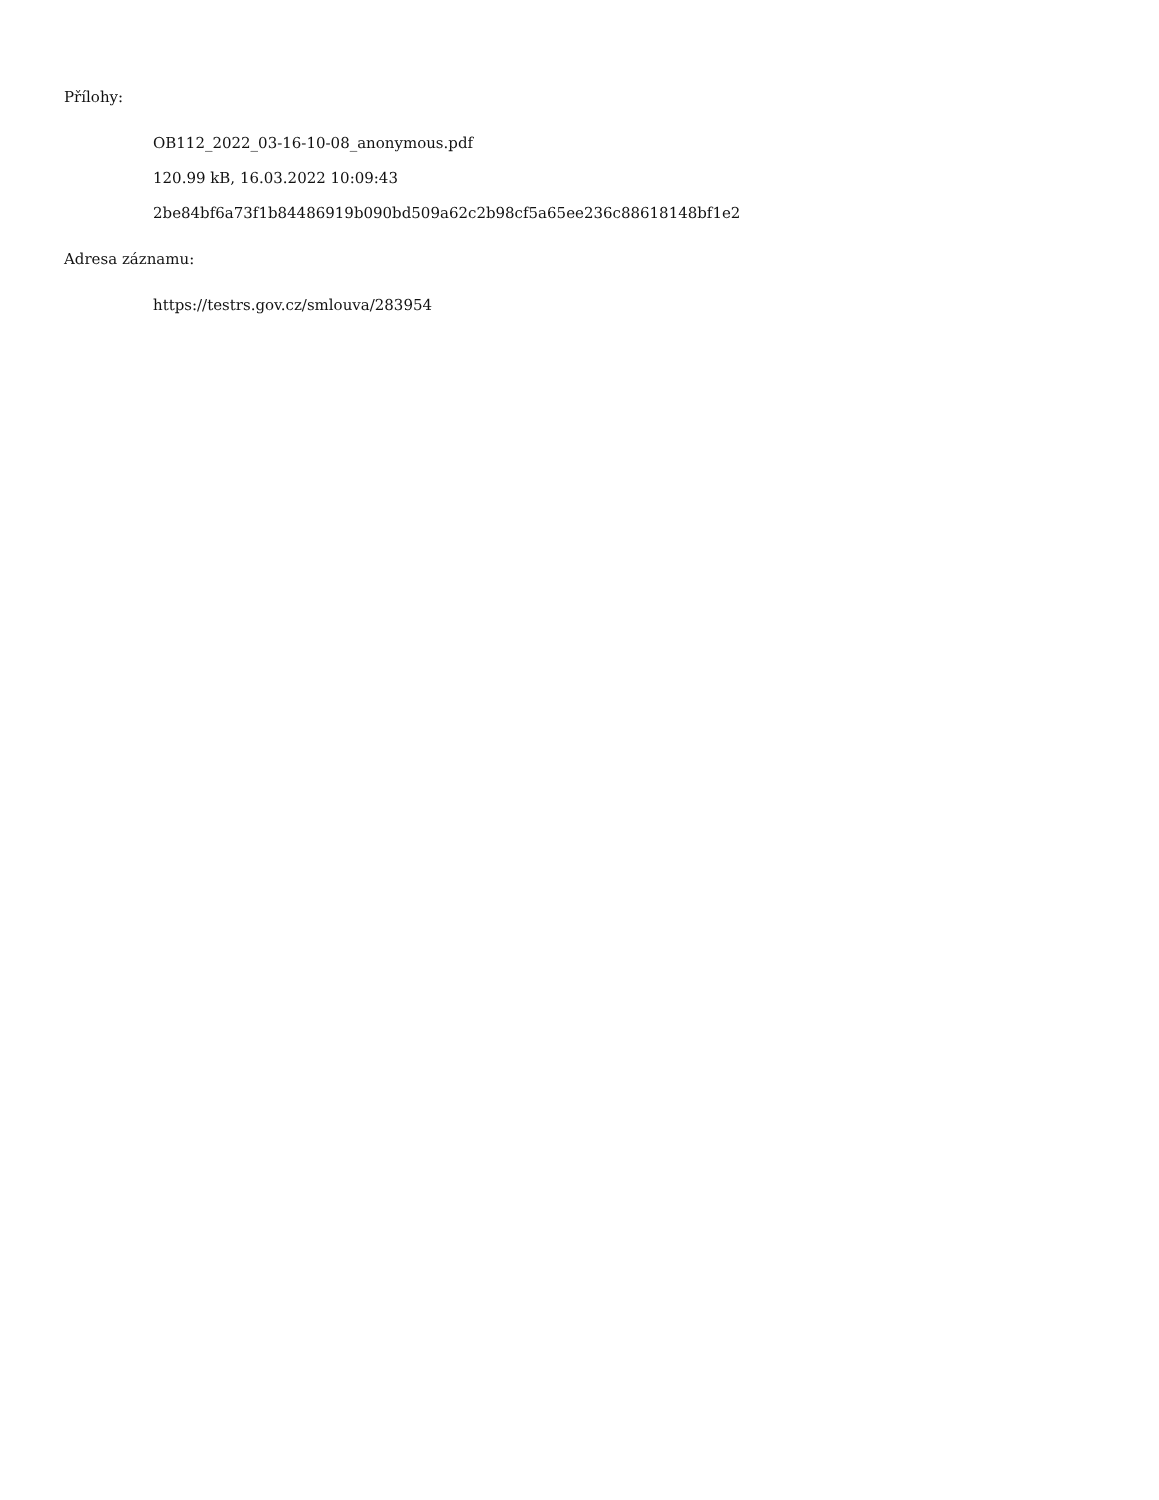Přílohy:
OB112_2022_03-16-10-08_anonymous.pdf
120.99 kB, 16.03.2022 10:09:43
2be84bf6a73f1b84486919b090bd509a62c2b98cf5a65ee236c88618148bf1e2
Adresa záznamu:
https://testrs.gov.cz/smlouva/283954